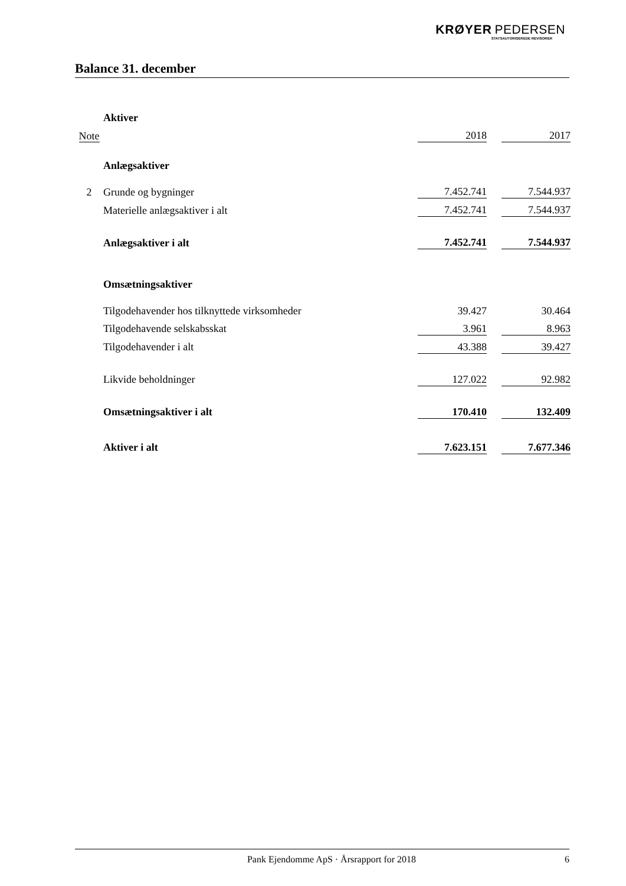KRØYER PEDERSEN
STATSAUTORISEREDE REVISORER
Balance 31. december
| | Aktiver | | | |
| Note | | 2018 | | 2017 |
| | Anlægsaktiver | | | |
| 2 | Grunde og bygninger | 7.452.741 | | 7.544.937 |
| | Materielle anlægsaktiver i alt | 7.452.741 | | 7.544.937 |
| | Anlægsaktiver i alt | 7.452.741 | | 7.544.937 |
| | Omsætningsaktiver | | | |
| | Tilgodehavender hos tilknyttede virksomheder | 39.427 | | 30.464 |
| | Tilgodehavende selskabsskat | 3.961 | | 8.963 |
| | Tilgodehavender i alt | 43.388 | | 39.427 |
| | Likvide beholdninger | 127.022 | | 92.982 |
| | Omsætningsaktiver i alt | 170.410 | | 132.409 |
| | Aktiver i alt | 7.623.151 | | 7.677.346 |
Pank Ejendomme ApS · Årsrapport for 2018 6